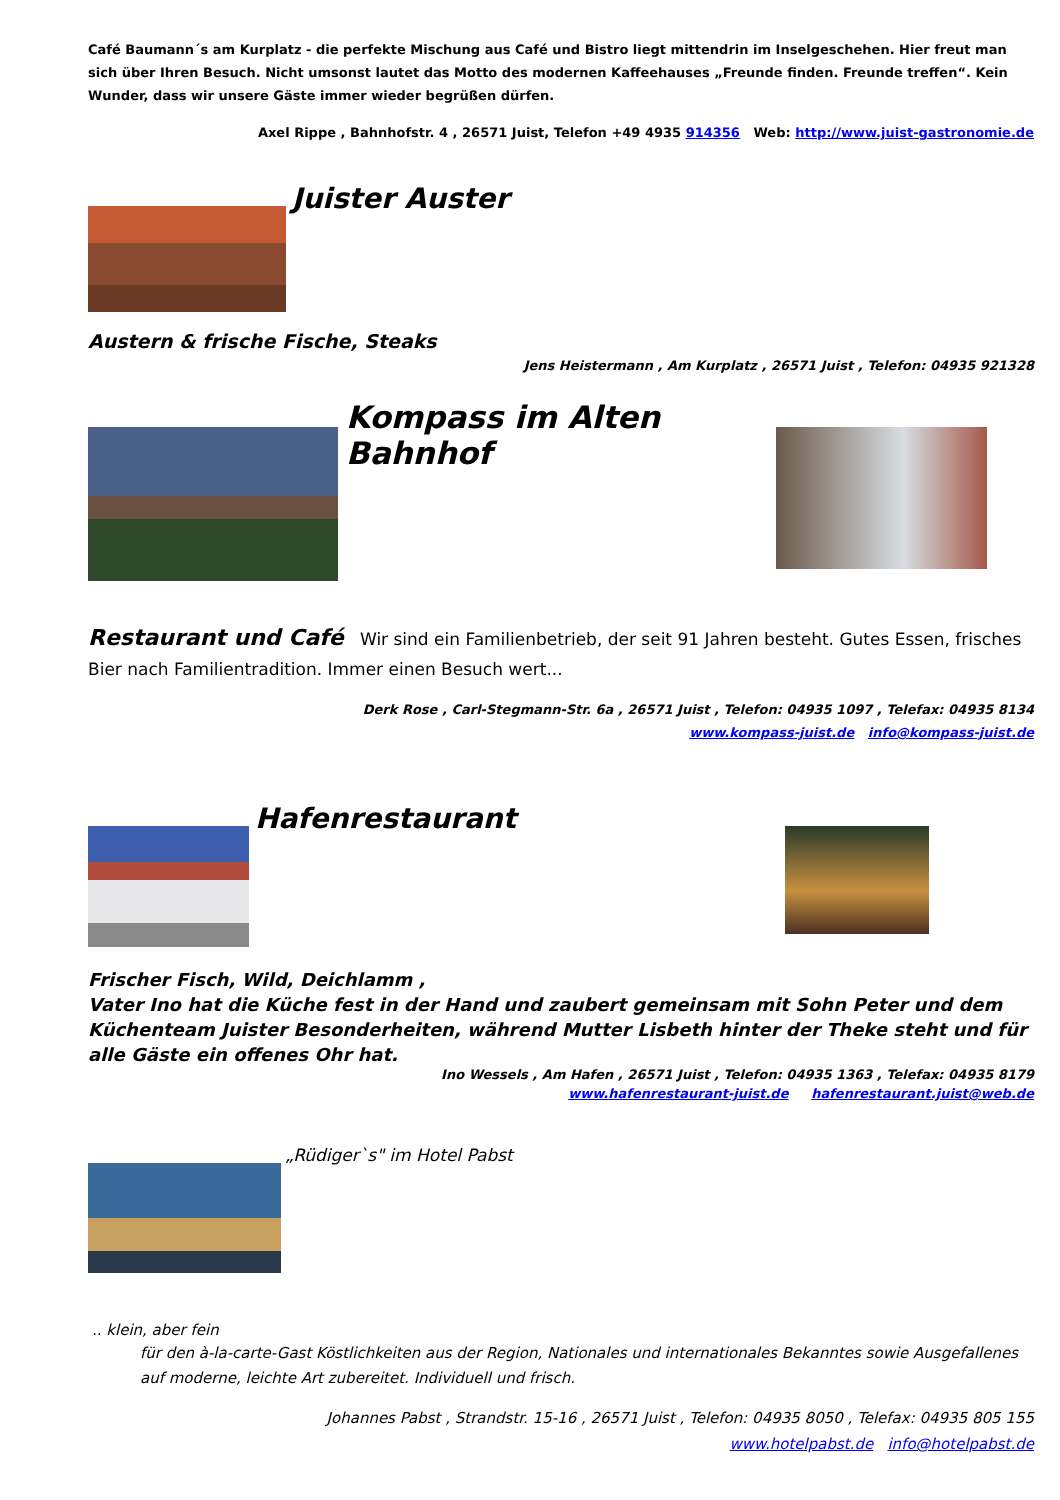Café Baumann´s am Kurplatz - die perfekte Mischung aus Café und Bistro liegt mittendrin im Inselgeschehen. Hier freut man sich über Ihren Besuch. Nicht umsonst lautet das Motto des modernen Kaffeehauses „Freunde finden. Freunde treffen“. Kein Wunder, dass wir unsere Gäste immer wieder begrüßen dürfen.
Axel Rippe , Bahnhofstr. 4 , 26571 Juist, Telefon +49 4935 914356 Web: http://www.juist-gastronomie.de
Juister Auster
Austern & frische Fische, Steaks
Jens Heistermann , Am Kurplatz , 26571 Juist , Telefon: 04935 921328
Kompass im Alten Bahnhof
Restaurant und Café Wir sind ein Familienbetrieb, der seit 91 Jahren besteht. Gutes Essen, frisches Bier nach Familientradition. Immer einen Besuch wert...
Derk Rose , Carl-Stegmann-Str. 6a , 26571 Juist , Telefon: 04935 1097 , Telefax: 04935 8134
www.kompass-juist.de info@kompass-juist.de
Hafenrestaurant
Frischer Fisch, Wild, Deichlamm ,
Vater Ino hat die Küche fest in der Hand und zaubert gemeinsam mit Sohn Peter und dem Küchenteam Juister Besonderheiten, während Mutter Lisbeth hinter der Theke steht und für alle Gäste ein offenes Ohr hat.
Ino Wessels , Am Hafen , 26571 Juist , Telefon: 04935 1363 , Telefax: 04935 8179
www.hafenrestaurant-juist.de hafenrestaurant.juist@web.de
„Rüdiger`s" im Hotel Pabst
.. klein, aber fein
für den à-la-carte-Gast Köstlichkeiten aus der Region, Nationales und internationales Bekanntes sowie Ausgefallenes auf moderne, leichte Art zubereitet. Individuell und frisch.
Johannes Pabst , Strandstr. 15-16 , 26571 Juist , Telefon: 04935 8050 , Telefax: 04935 805 155
www.hotelpabst.de info@hotelpabst.de